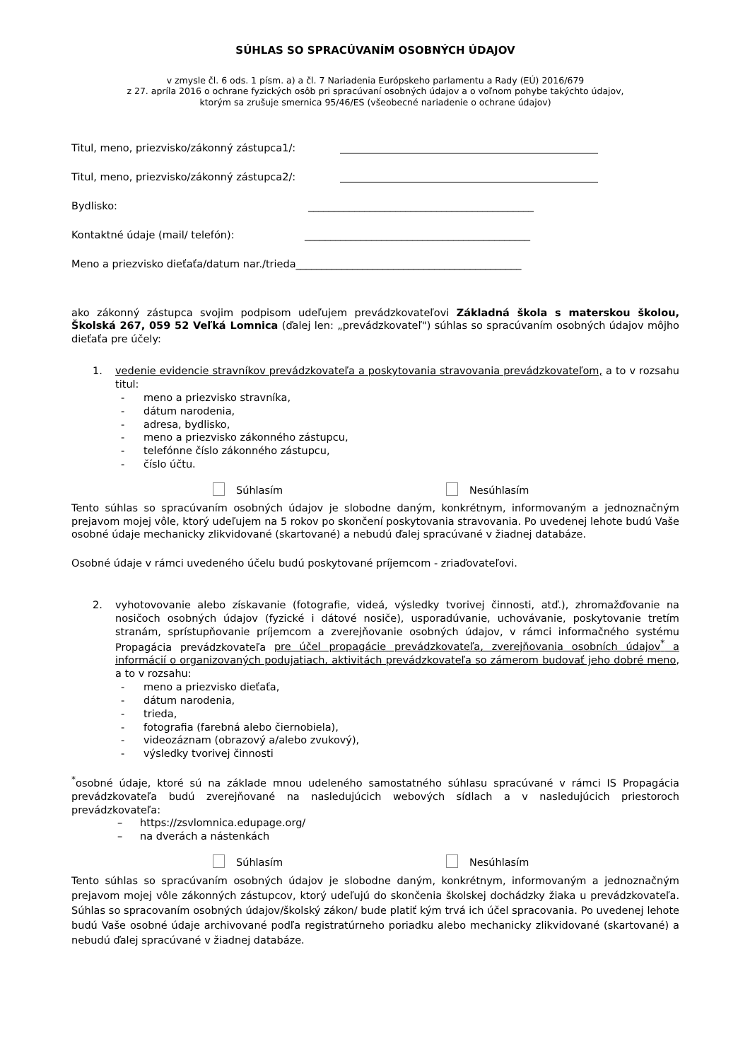SÚHLAS SO SPRACÚVANÍM OSOBNÝCH ÚDAJOV
v zmysle čl. 6 ods. 1 písm. a) a čl. 7 Nariadenia Európskeho parlamentu a Rady (EÚ) 2016/679
z 27. apríla 2016 o ochrane fyzických osôb pri spracúvaní osobných údajov a o voľnom pohybe takýchto údajov,
ktorým sa zrušuje smernica 95/46/ES (všeobecné nariadenie o ochrane údajov)
Titul, meno, priezvisko/zákonný zástupca1/:
Titul, meno, priezvisko/zákonný zástupca2/:
Bydlisko: ____________________________________________
Kontaktné údaje (mail/ telefón): ____________________________________________
Meno a priezvisko dieťaťa/datum nar./trieda____________________________________________
ako zákonný zástupca svojim podpisom udeľujem prevádzkovateľovi Základná škola s materskou školou, Školská 267, 059 52 Veľká Lomnica (ďalej len: „prevádzkovateľ") súhlas so spracúvaním osobných údajov môjho dieťaťa pre účely:
1. vedenie evidencie stravníkov prevádzkovateľa a poskytovania stravovania prevádzkovateľom, a to v rozsahu titul:
- meno a priezvisko stravníka,
- dátum narodenia,
- adresa, bydlisko,
- meno a priezvisko zákonného zástupcu,
- telefónne číslo zákonného zástupcu,
- číslo účtu.
Súhlasím Nesúhlasím
Tento súhlas so spracúvaním osobných údajov je slobodne daným, konkrétnym, informovaným a jednoznačným prejavom mojej vôle, ktorý udeľujem na 5 rokov po skončení poskytovania stravovania. Po uvedenej lehote budú Vaše osobné údaje mechanicky zlikvidované (skartované) a nebudú ďalej spracúvané v žiadnej databáze.
Osobné údaje v rámci uvedeného účelu budú poskytované príjemcom - zriaďovateľovi.
2. vyhotovovanie alebo získavanie (fotografie, videá, výsledky tvorivej činnosti, atď.), zhromažďovanie na nosičoch osobných údajov (fyzické i dátové nosiče), usporadúvanie, uchovávanie, poskytovanie tretím stranám, sprístupňovanie príjemcom a zverejňovanie osobných údajov, v rámci informačného systému Propagácia prevádzkovateľa pre účel propagácie prevádzkovateľa, zverejňovania osobních údajov<sup>*</sup> a informácií o organizovaných podujatiach, aktivitách prevádzkovateľa so zámerom budovať jeho dobré meno, a to v rozsahu:
- meno a priezvisko dieťaťa,
- dátum narodenia,
- trieda,
- fotografia (farebná alebo čiernobiela),
- videozáznam (obrazový a/alebo zvukový),
- výsledky tvorivej činnosti
<sup>*</sup> osobné údaje, ktoré sú na základe mnou udeleného samostatného súhlasu spracúvané v rámci IS Propagácia prevádzkovateľa budú zverejňované na nasledujúcich webových sídlach a v nasledujúcich priestoroch prevádzkovateľa:
– https://zsvlomnica.edupage.org/
– na dverách a nástenkách
Súhlasím Nesúhlasím
Tento súhlas so spracúvaním osobných údajov je slobodne daným, konkrétnym, informovaným a jednoznačným prejavom mojej vôle zákonných zástupcov, ktorý udeľujú do skončenia školskej dochádzky žiaka u prevádzkovateľa. Súhlas so spracovaním osobných údajov/školský zákon/ bude platiť kým trvá ich účel spracovania. Po uvedenej lehote budú Vaše osobné údaje archivované podľa registratúrneho poriadku alebo mechanicky zlikvidované (skartované) a nebudú ďalej spracúvané v žiadnej databáze.